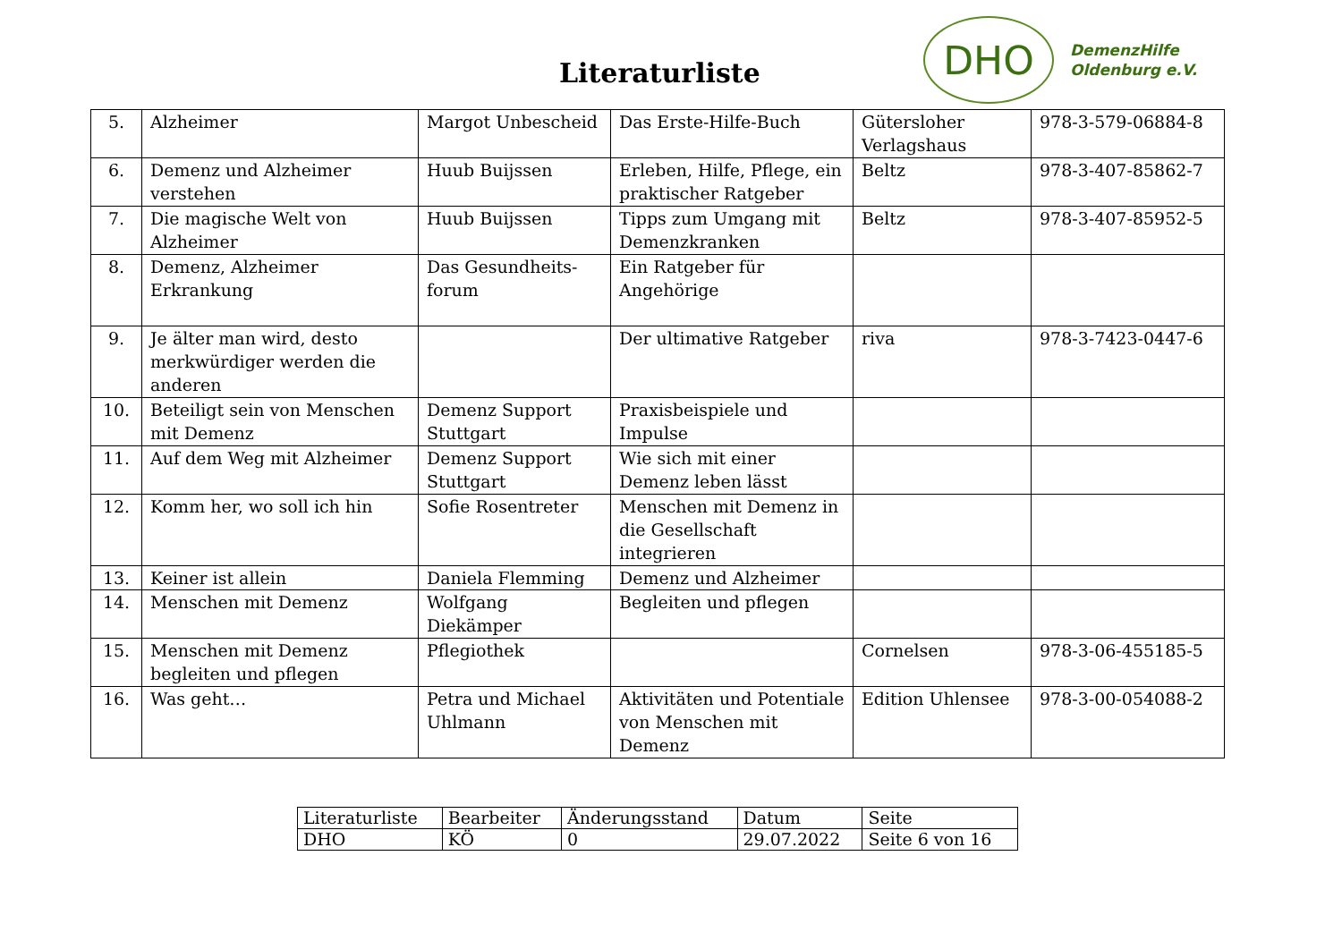Literaturliste
DHO
DemenzHilfe
Oldenburg e.V.
| 5. | Alzheimer | Margot Unbescheid | Das Erste-Hilfe-Buch | Gütersloher Verlagshaus | 978-3-579-06884-8 |
| 6. | Demenz und Alzheimer verstehen | Huub Buijssen | Erleben, Hilfe, Pflege, ein praktischer Ratgeber | Beltz | 978-3-407-85862-7 |
| 7. | Die magische Welt von Alzheimer | Huub Buijssen | Tipps zum Umgang mit Demenzkranken | Beltz | 978-3-407-85952-5 |
| 8. | Demenz, Alzheimer Erkrankung | Das Gesundheits-forum | Ein Ratgeber für Angehörige | | |
| 9. | Je älter man wird, desto merkwürdiger werden die anderen | | Der ultimative Ratgeber | riva | 978-3-7423-0447-6 |
| 10. | Beteiligt sein von Menschen mit Demenz | Demenz Support Stuttgart | Praxisbeispiele und Impulse | | |
| 11. | Auf dem Weg mit Alzheimer | Demenz Support Stuttgart | Wie sich mit einer Demenz leben lässt | | |
| 12. | Komm her, wo soll ich hin | Sofie Rosentreter | Menschen mit Demenz in die Gesellschaft integrieren | | |
| 13. | Keiner ist allein | Daniela Flemming | Demenz und Alzheimer | | |
| 14. | Menschen mit Demenz | Wolfgang Diekämper | Begleiten und pflegen | | |
| 15. | Menschen mit Demenz begleiten und pflegen | Pflegiothek | | Cornelsen | 978-3-06-455185-5 |
| 16. | Was geht… | Petra und Michael Uhlmann | Aktivitäten und Potentiale von Menschen mit Demenz | Edition Uhlensee | 978-3-00-054088-2 |
| Literaturliste | Bearbeiter | Änderungsstand | Datum | Seite |
| DHO | KÖ | 0 | 29.07.2022 | Seite 6 von 16 |